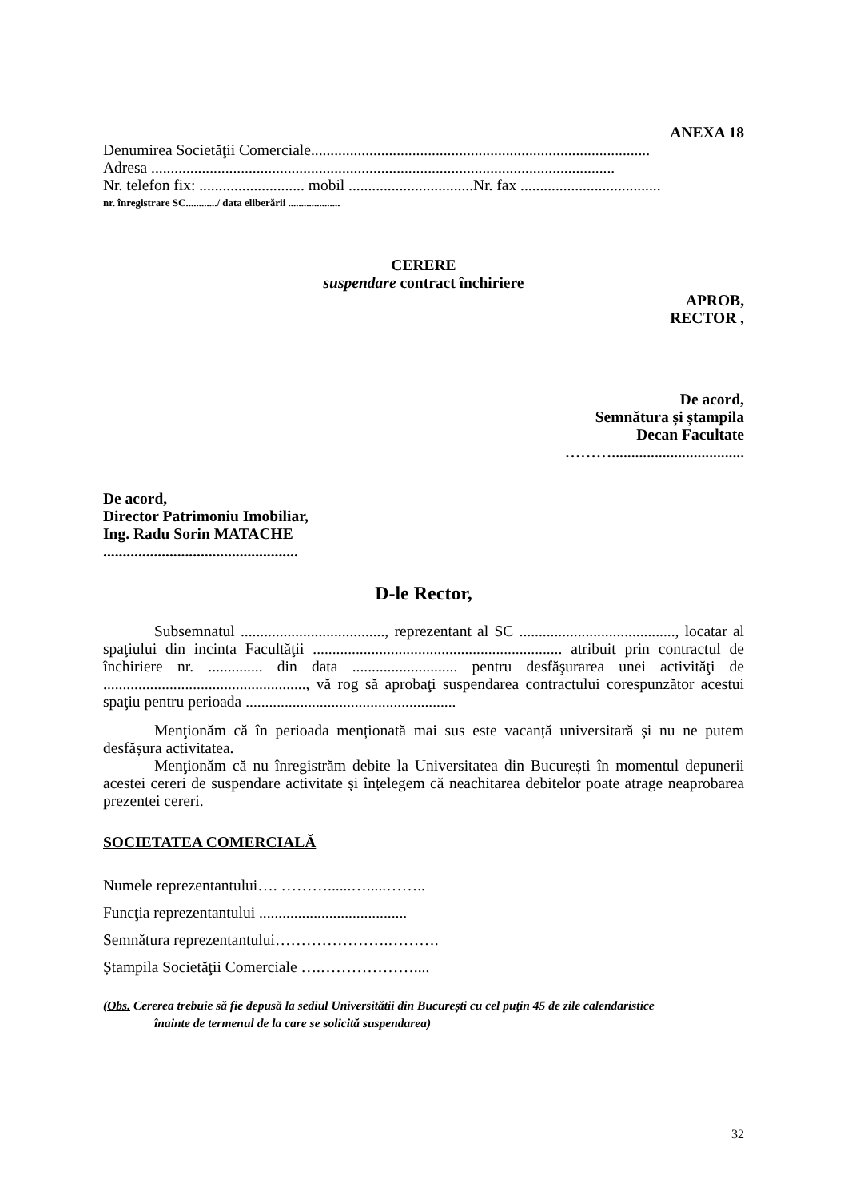ANEXA 18
Denumirea Societăţii Comerciale.......................................................................................
Adresa .......................................................................................................................
Nr. telefon fix: ........................... mobil ................................Nr. fax ....................................
nr. înregistrare SC............/ data eliberării ....................
CERERE
suspendare contract închiriere
APROB,
RECTOR ,
De acord,
Semnătura și ștampila
Decan Facultate
………..................................
De acord,
Director Patrimoniu Imobiliar,
Ing. Radu Sorin MATACHE
..................................................
D-le Rector,
Subsemnatul ....................................., reprezentant al SC ........................................, locatar al spaţiului din incinta Facultăţii ................................................................ atribuit prin contractul de închiriere nr. .............. din data ........................... pentru desfăşurarea unei activităţi de ...................................................., vă rog să aprobaţi suspendarea contractului corespunzător acestui spaţiu pentru perioada ......................................................
Menţionăm că în perioada menționată mai sus este vacanță universitară și nu ne putem desfășura activitatea.
Menţionăm că nu înregistrăm debite la Universitatea din București în momentul depunerii acestei cereri de suspendare activitate și înțelegem că neachitarea debitelor poate atrage neaprobarea prezentei cereri.
SOCIETATEA COMERCIALĂ
Numele reprezentantului…. ………......….....……..
Funcţia reprezentantului ......................................
Semnătura reprezentantului………………….……….
Ștampila Societăţii Comerciale ….………………....
(Obs. Cererea trebuie să fie depusă la sediul Universitătii din București cu cel puţin 45 de zile calendaristice
înainte de termenul de la care se solicită suspendarea)
32